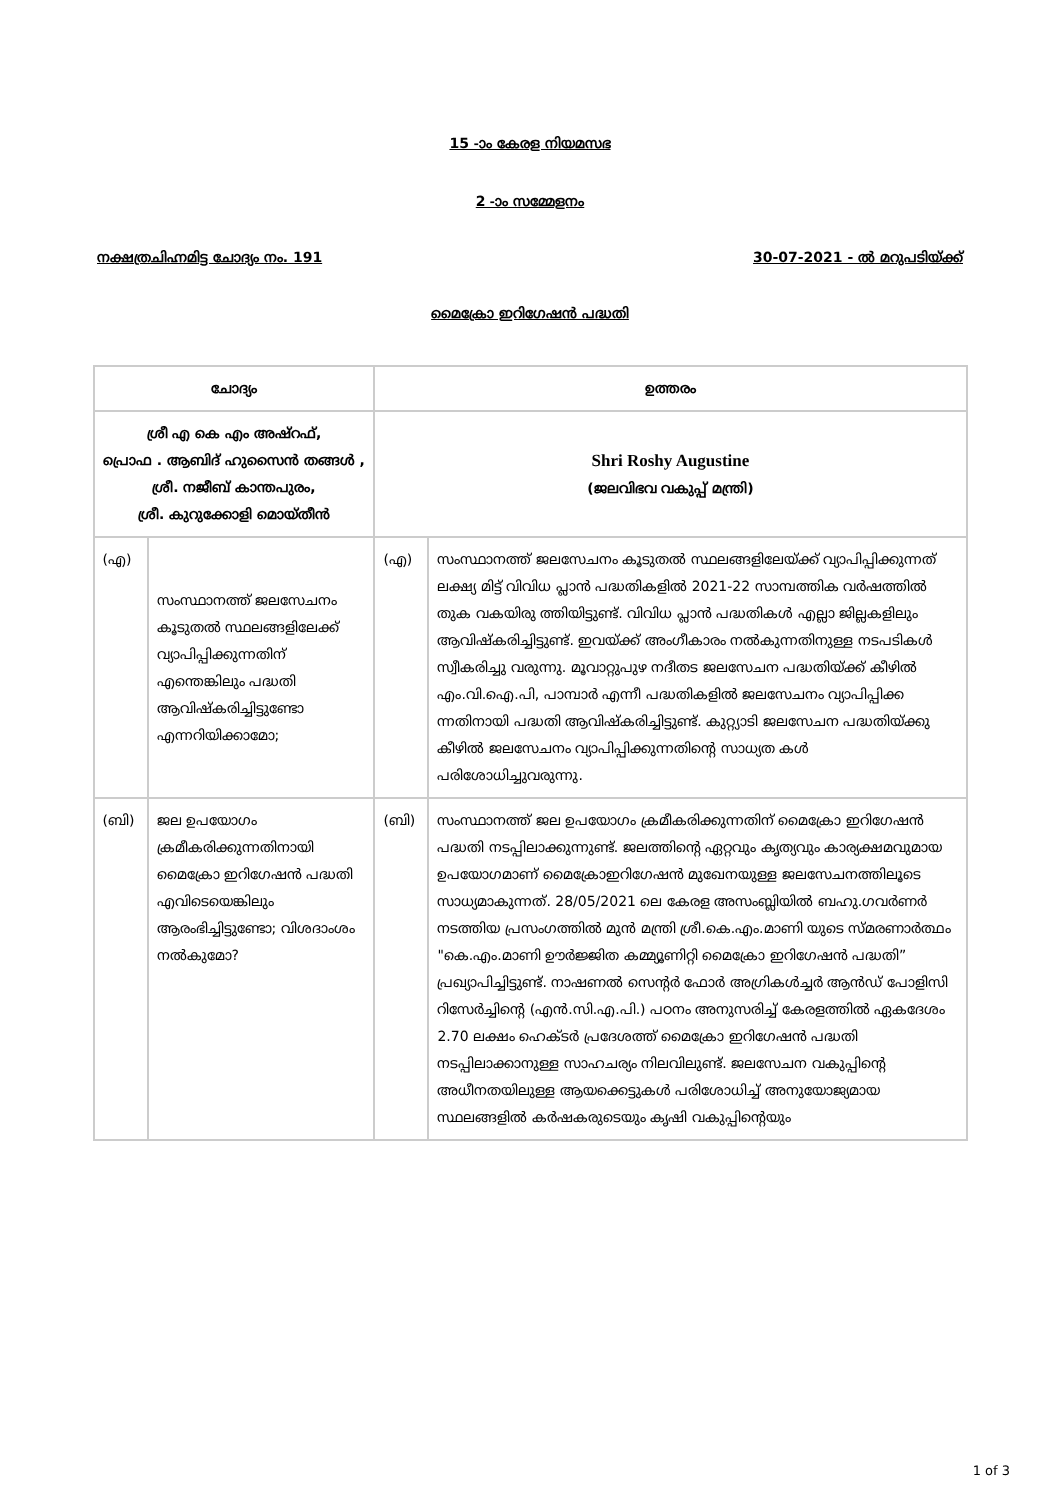15 -ാം കേരള നിയമസഭ
2 -ാം സമ്മേളനം
നക്ഷത്രചിഹ്നമിട്ട ചോദ്യം നം. 191 30-07-2021 - ൽ മറുപടിയ്ക്ക്
മൈക്രോ ഇറിഗേഷൻ പദ്ധതി
| ചോദ്യം | | ഉത്തരം | |
| --- | --- | --- | --- |
| ശ്രീ എ കെ എം അഷ്‌റഫ്, പ്രൊഫ . ആബിദ് ഹുസൈൻ തങ്ങൾ , ശ്രീ. നജീബ് കാന്തപുരം, ശ്രീ. കുറുക്കോളി മൊയ്തീൻ | | Shri Roshy Augustine (ജലവിഭവ വകുപ്പ് മന്ത്രി) | |
| (എ) | സംസ്ഥാനത്ത് ജലസേചനം കൂടുതൽ സ്ഥലങ്ങളിലേക്ക് വ്യാപിപ്പിക്കുന്നതിന് എന്തെങ്കിലും പദ്ധതി ആവിഷ്കരിച്ചിട്ടുണ്ടോ എന്നറിയിക്കാമോ; | (എ) | സംസ്ഥാനത്ത് ജലസേചനം കൂടുതൽ സ്ഥലങ്ങളിലേയ്ക്ക് വ്യാപിപ്പിക്കുന്നത് ലക്ഷ്യ മിട്ട് വിവിധ പ്ലാൻ പദ്ധതികളിൽ 2021-22 സാമ്പത്തിക വർഷത്തിൽ തുക വകയിരു ത്തിയിട്ടുണ്ട്. വിവിധ പ്ലാൻ പദ്ധതികൾ എല്ലാ ജില്ലകളിലും ആവിഷ്കരിച്ചിട്ടുണ്ട്. ഇവയ്ക്ക് അംഗീകാരം നൽകുന്നതിനുള്ള നടപടികൾ സ്വീകരിച്ചു വരുന്നു. മൂവാറ്റുപുഴ നദീതട ജലസേചന പദ്ധതിയ്ക്ക് കീഴിൽ എം.വി.ഐ.പി, പാമ്പാർ എന്നീ പദ്ധതികളിൽ ജലസേചനം വ്യാപിപ്പിക്ക ന്നതിനായി പദ്ധതി ആവിഷ്കരിച്ചിട്ടുണ്ട്. കുറ്റ്യാടി ജലസേചന പദ്ധതിയ്ക്കു കീഴിൽ ജലസേചനം വ്യാപിപ്പിക്കുന്നതിന്റെ സാധ്യത കൾ പരിശോധിച്ചുവരുന്നു. |
| (ബി) | ജല ഉപയോഗം ക്രമീകരിക്കുന്നതിനായി മൈക്രോ ഇറിഗേഷൻ പദ്ധതി എവിടെയെങ്കിലും ആരംഭിച്ചിട്ടുണ്ടോ; വിശദാംശം നൽകുമോ? | (ബി) | സംസ്ഥാനത്ത് ജല ഉപയോഗം ക്രമീകരിക്കുന്നതിന് മൈക്രോ ഇറിഗേഷൻ പദ്ധതി നടപ്പിലാക്കുന്നുണ്ട്. ജലത്തിന്റെ ഏറ്റവും കൃത്യവും കാര്യക്ഷമവുമായ ഉപയോഗമാണ് മൈക്രോഇറിഗേഷൻ മുഖേനയുള്ള ജലസേചനത്തിലൂടെ സാധ്യമാകുന്നത്. 28/05/2021 ലെ കേരള അസംബ്ലിയിൽ ബഹു.ഗവർണർ നടത്തിയ പ്രസംഗത്തിൽ മുൻ മന്ത്രി ശ്രീ.കെ.എം.മാണി യുടെ സ്മരണാർത്ഥം "കെ.എം.മാണി ഊർജ്ജിത കമ്മ്യൂണിറ്റി മൈക്രോ ഇറിഗേഷൻ പദ്ധതി” പ്രഖ്യാപിച്ചിട്ടുണ്ട്. നാഷണൽ സെന്റർ ഫോർ അഗ്രികൾച്ചർ ആൻഡ് പോളിസി റിസേർച്ചിന്റെ (എൻ.സി.എ.പി.) പഠനം അനുസരിച്ച് കേരളത്തിൽ ഏകദേശം 2.70 ലക്ഷം ഹെക്ടർ പ്രദേശത്ത് മൈക്രോ ഇറിഗേഷൻ പദ്ധതി നടപ്പിലാക്കാനുള്ള സാഹചര്യം നിലവിലുണ്ട്. ജലസേചന വകുപ്പിന്റെ അധീനതയിലുള്ള ആയക്കെട്ടുകൾ പരിശോധിച്ച് അനുയോജ്യമായ സ്ഥലങ്ങളിൽ കർഷകരുടെയും കൃഷി വകുപ്പിന്റെയും |
1 of 3